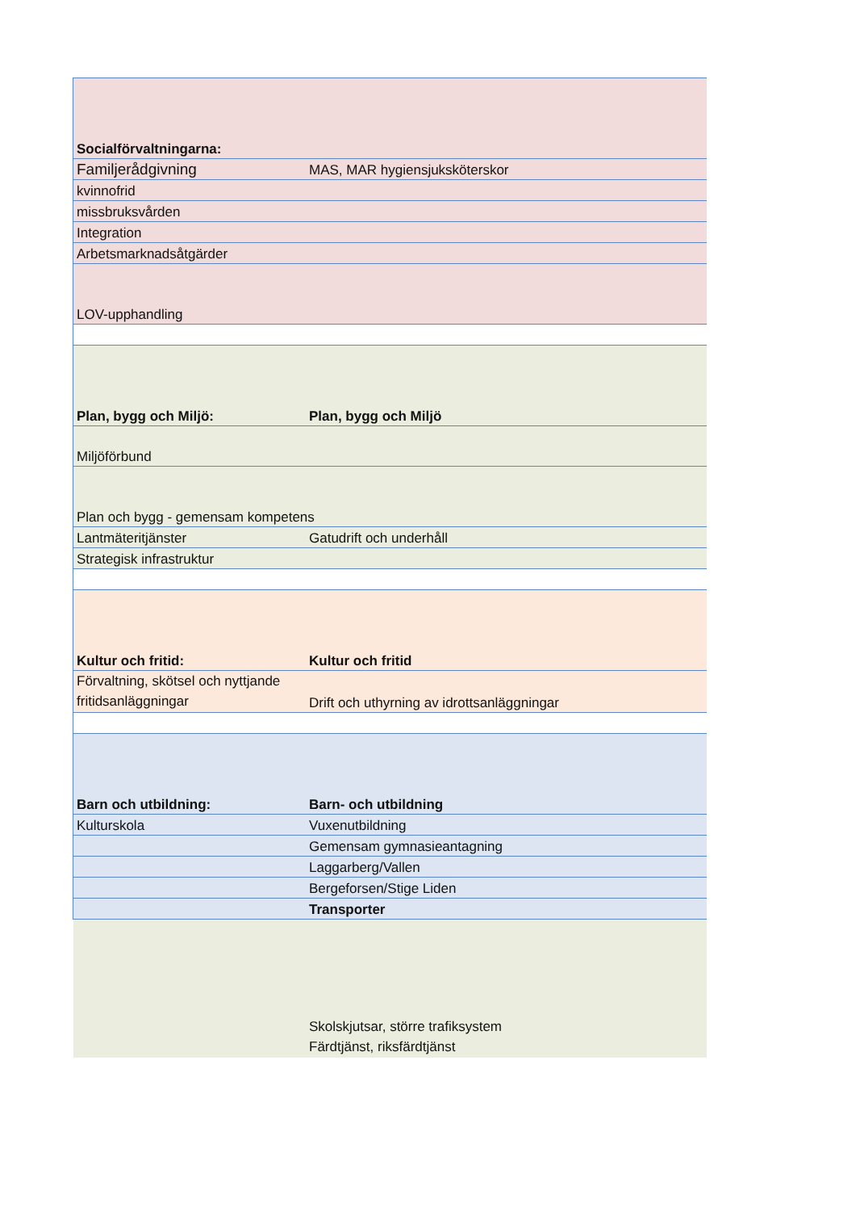| Socialförvaltningarna: | |
| Familjerådgivning | MAS, MAR hygiensjuksköterskor |
| kvinnofrid | |
| missbruksvården | |
| Integration | |
| Arbetsmarknadsåtgärder | |
| LOV-upphandling | |
| Plan, bygg och Miljö: | Plan, bygg och Miljö |
| Miljöförbund | |
| Plan och bygg - gemensam kompetens | |
| Lantmäteritjänster | Gatudrift och underhåll |
| Strategisk infrastruktur | |
| Kultur och fritid: | Kultur och fritid |
| Förvaltning, skötsel och nyttjande fritidsanläggningar | Drift och uthyrning av idrottsanläggningar |
| Barn och utbildning: | Barn- och utbildning |
| Kulturskola | Vuxenutbildning |
| | Gemensam gymnasieantagning |
| | Laggarberg/Vallen |
| | Bergeforsen/Stige Liden |
| | Transporter |
| | Skolskjutsar, större trafiksystem Färdtjänst, riksfärdtjänst |